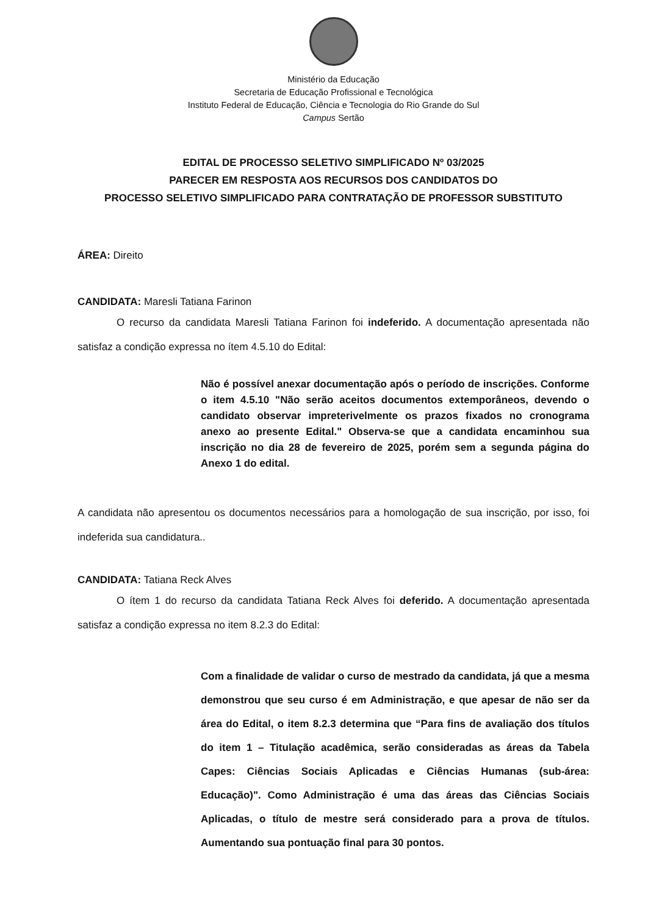Ministério da Educação
Secretaria de Educação Profissional e Tecnológica
Instituto Federal de Educação, Ciência e Tecnologia do Rio Grande do Sul
Campus Sertão
EDITAL DE PROCESSO SELETIVO SIMPLIFICADO Nº 03/2025
PARECER EM RESPOSTA AOS RECURSOS DOS CANDIDATOS DO
PROCESSO SELETIVO SIMPLIFICADO PARA CONTRATAÇÃO DE PROFESSOR SUBSTITUTO
ÁREA: Direito
CANDIDATA: Maresli Tatiana Farinon
O recurso da candidata Maresli Tatiana Farinon foi indeferido. A documentação apresentada não satisfaz a condição expressa no ítem 4.5.10 do Edital:
Não é possível anexar documentação após o período de inscrições. Conforme o item 4.5.10 "Não serão aceitos documentos extemporâneos, devendo o candidato observar impreterivelmente os prazos fixados no cronograma anexo ao presente Edital." Observa-se que a candidata encaminhou sua inscrição no dia 28 de fevereiro de 2025, porém sem a segunda página do Anexo 1 do edital.
A candidata não apresentou os documentos necessários para a homologação de sua inscrição, por isso, foi indeferida sua candidatura..
CANDIDATA: Tatiana Reck Alves
O ítem 1 do recurso da candidata Tatiana Reck Alves foi deferido. A documentação apresentada satisfaz a condição expressa no item 8.2.3 do Edital:
Com a finalidade de validar o curso de mestrado da candidata, já que a mesma demonstrou que seu curso é em Administração, e que apesar de não ser da área do Edital, o item 8.2.3 determina que “Para fins de avaliação dos títulos do item 1 – Titulação acadêmica, serão consideradas as áreas da Tabela Capes: Ciências Sociais Aplicadas e Ciências Humanas (sub-área: Educação)". Como Administração é uma das áreas das Ciências Sociais Aplicadas, o título de mestre será considerado para a prova de títulos. Aumentando sua pontuação final para 30 pontos.